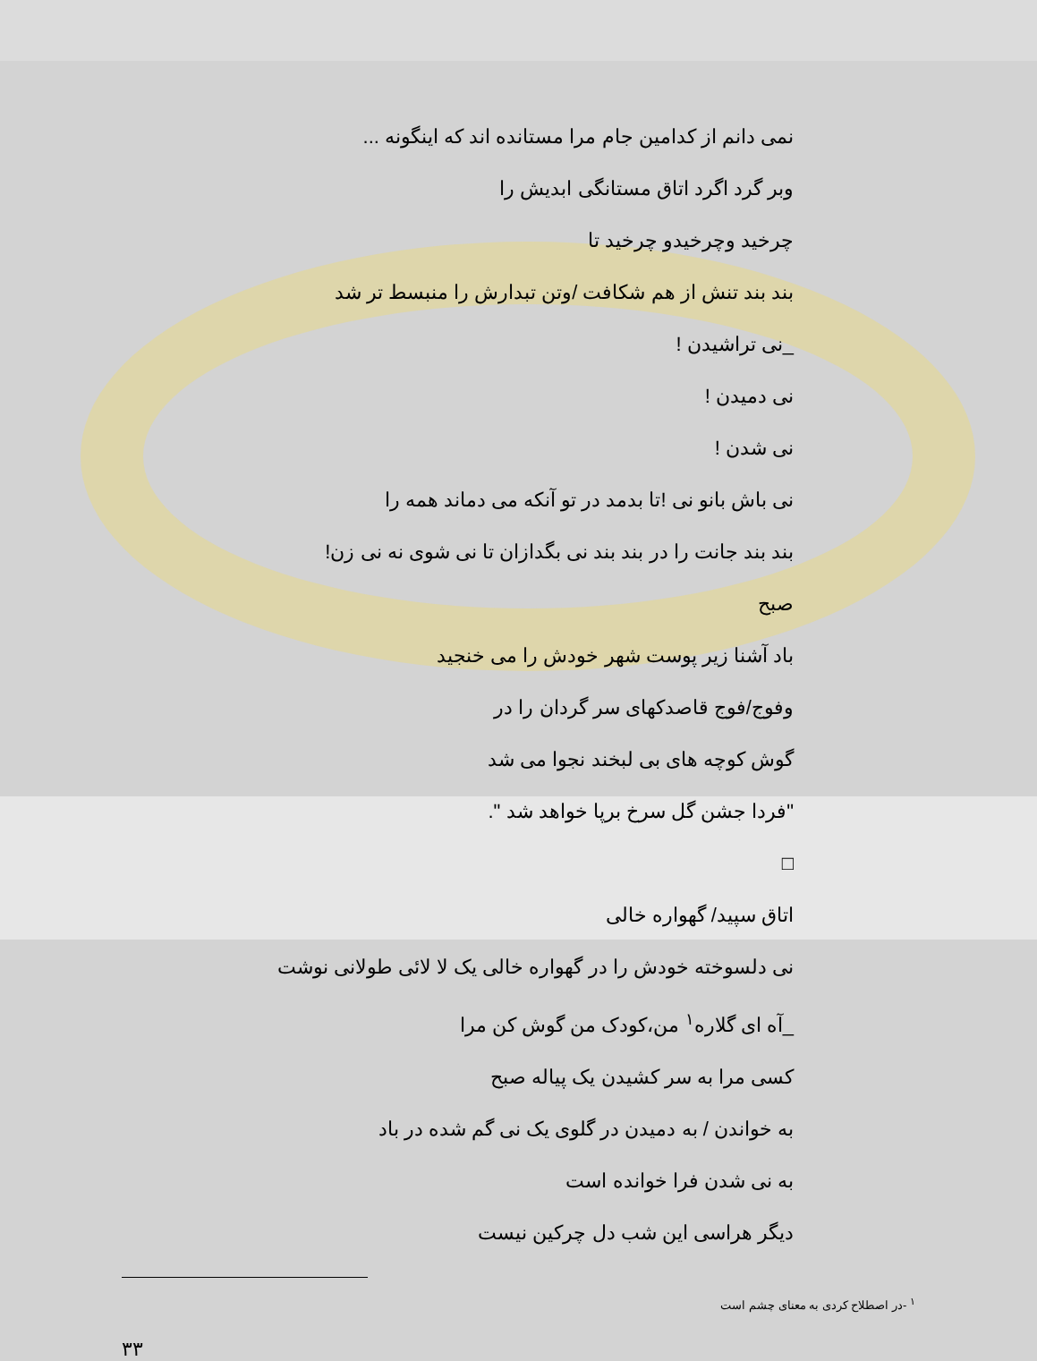نمی دانم از کدامین جام مرا مستانده اند که اینگونه ...
وبر گرد اگرد اتاق مستانگی ابدیش را
چرخید وچرخیدو چرخید تا
بند بند تنش از هم شکافت /وتن تبدارش را منبسط تر شد
_نی تراشیدن !
نی دمیدن !
نی شدن !
نی باش بانو نی !تا بدمد در تو آنکه می دماند همه را
بند بند جانت را در بند بند نی بگدازان تا نی شوی نه نی زن!
صبح
باد آشنا زیر پوست شهر خودش را می خنجید
وفوج/فوج قاصدکهای سر گردان را در
گوش کوچه های بی لبخند نجوا می شد
"فردا جشن گل سرخ برپا خواهد شد ".
□
اتاق سپید/ گهواره خالی
نی دلسوخته خودش را در گهواره خالی یک لا لائی طولانی نوشت
_آه ای گلاره<sup>١</sup> من،کودک من گوش کن مرا
کسی مرا به سر کشیدن یک پیاله صبح
به خواندن / به دمیدن در گلوی یک نی گم شده در باد
به نی شدن فرا خوانده است
دیگر هراسی این شب دل چرکین نیست
<sup>١</sup> -در اصطلاح کردی به معنای چشم است
٣٣